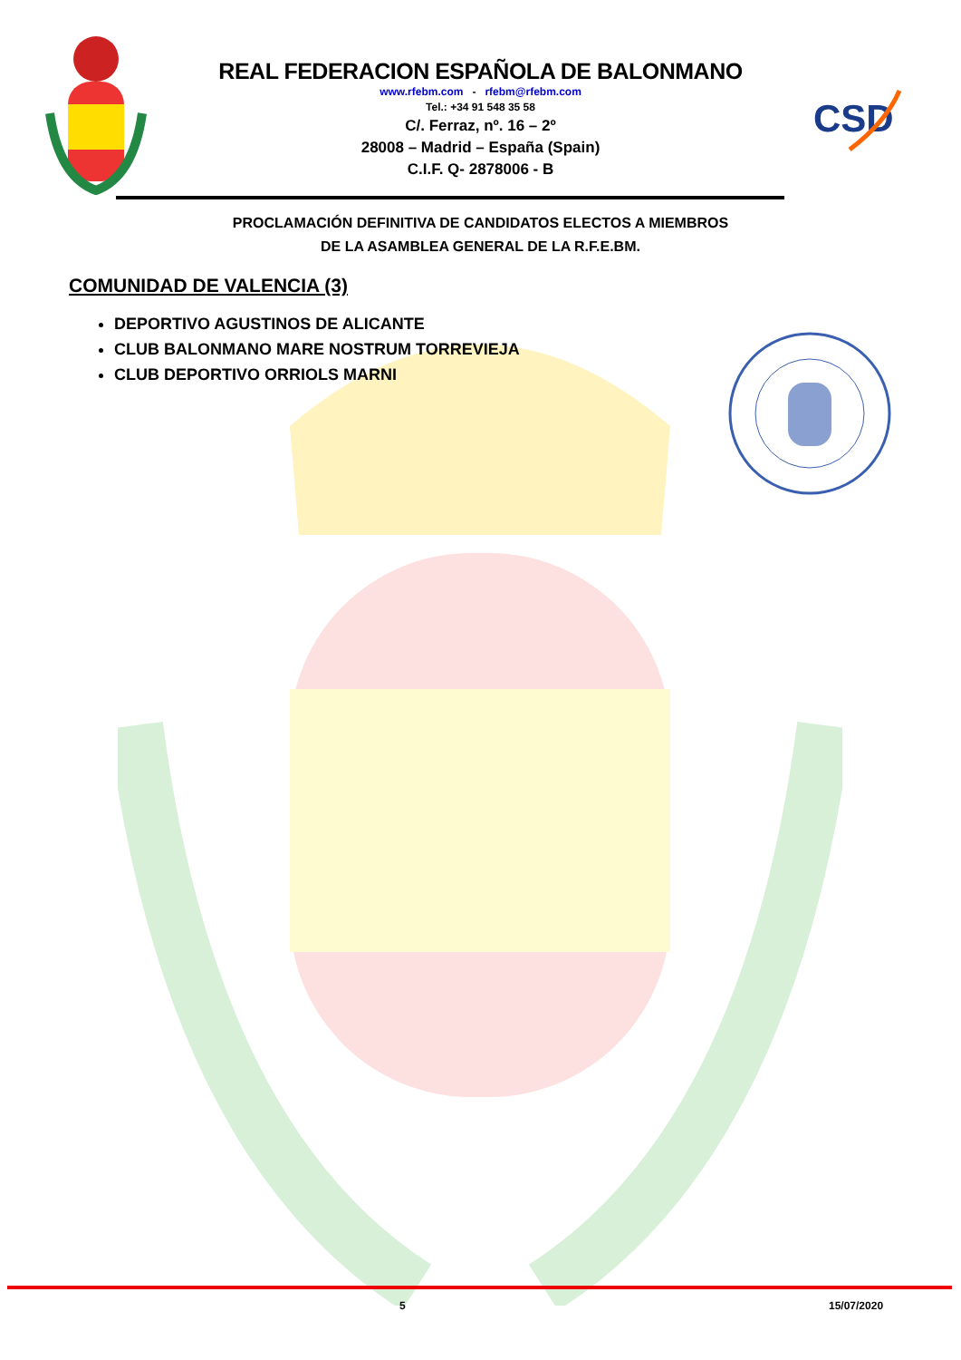CSD
REAL FEDERACION ESPAÑOLA DE BALONMANO
www.rfebm.com - rfebm@rfebm.com
Tel.: +34 91 548 35 58
C/. Ferraz, nº. 16 – 2º
28008 – Madrid – España (Spain)
C.I.F. Q- 2878006 - B
PROCLAMACIÓN DEFINITIVA DE CANDIDATOS ELECTOS A MIEMBROS
DE LA ASAMBLEA GENERAL DE LA R.F.E.BM.
COMUNIDAD DE VALENCIA (3)
DEPORTIVO AGUSTINOS DE ALICANTE
CLUB BALONMANO MARE NOSTRUM TORREVIEJA
CLUB DEPORTIVO ORRIOLS MARNI
5 15/07/2020